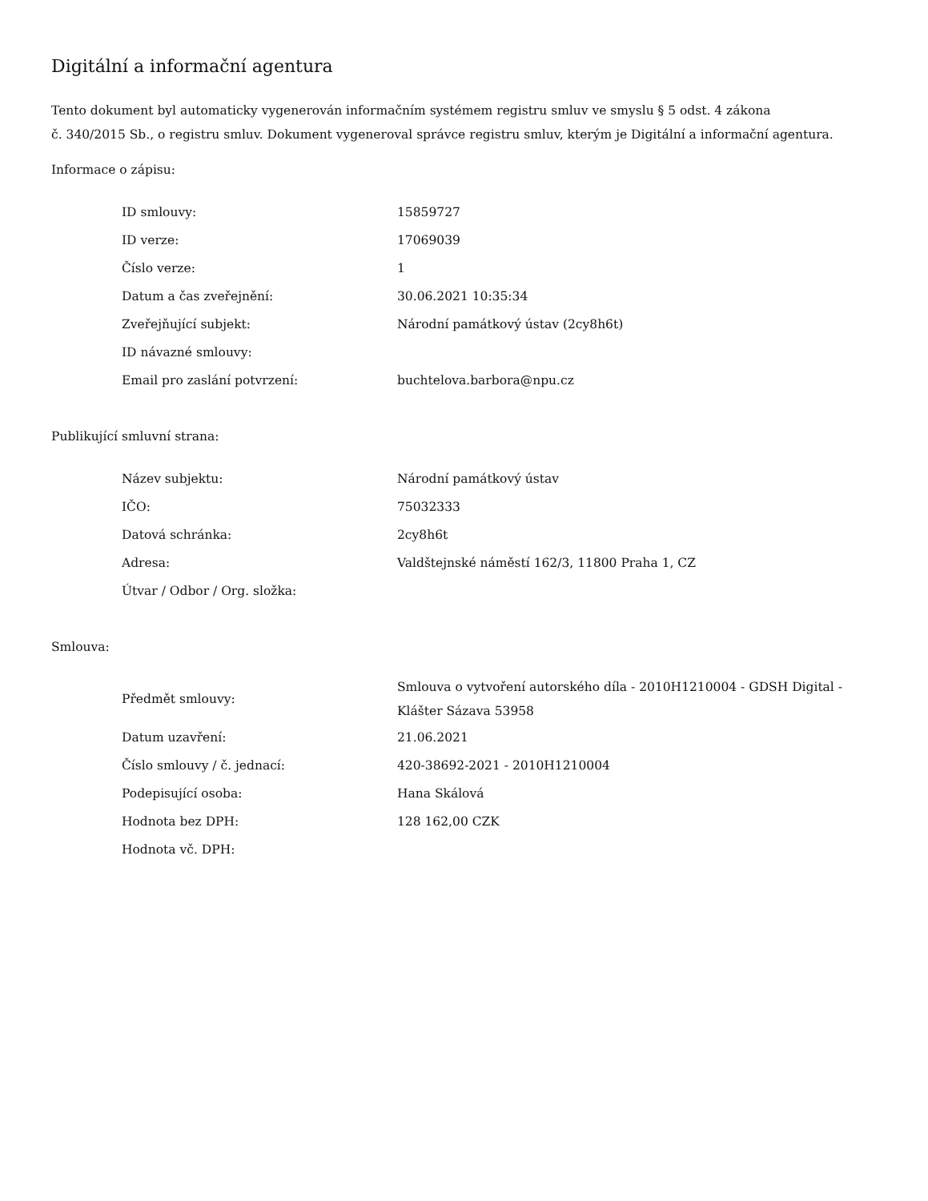Digitální a informační agentura
Tento dokument byl automaticky vygenerován informačním systémem registru smluv ve smyslu § 5 odst. 4 zákona
č. 340/2015 Sb., o registru smluv. Dokument vygeneroval správce registru smluv, kterým je Digitální a informační agentura.
Informace o zápisu:
| ID smlouvy: | 15859727 |
| ID verze: | 17069039 |
| Číslo verze: | 1 |
| Datum a čas zveřejnění: | 30.06.2021 10:35:34 |
| Zveřejňující subjekt: | Národní památkový ústav (2cy8h6t) |
| ID návazné smlouvy: | |
| Email pro zaslání potvrzení: | buchtelova.barbora@npu.cz |
Publikující smluvní strana:
| Název subjektu: | Národní památkový ústav |
| IČO: | 75032333 |
| Datová schránka: | 2cy8h6t |
| Adresa: | Valdštejnské náměstí 162/3, 11800 Praha 1, CZ |
| Útvar / Odbor / Org. složka: | |
Smlouva:
| Předmět smlouvy: | Smlouva o vytvoření autorského díla - 2010H1210004 - GDSH Digital - Klášter Sázava 53958 |
| Datum uzavření: | 21.06.2021 |
| Číslo smlouvy / č. jednací: | 420-38692-2021 - 2010H1210004 |
| Podepisující osoba: | Hana Skálová |
| Hodnota bez DPH: | 128 162,00 CZK |
| Hodnota vč. DPH: | |